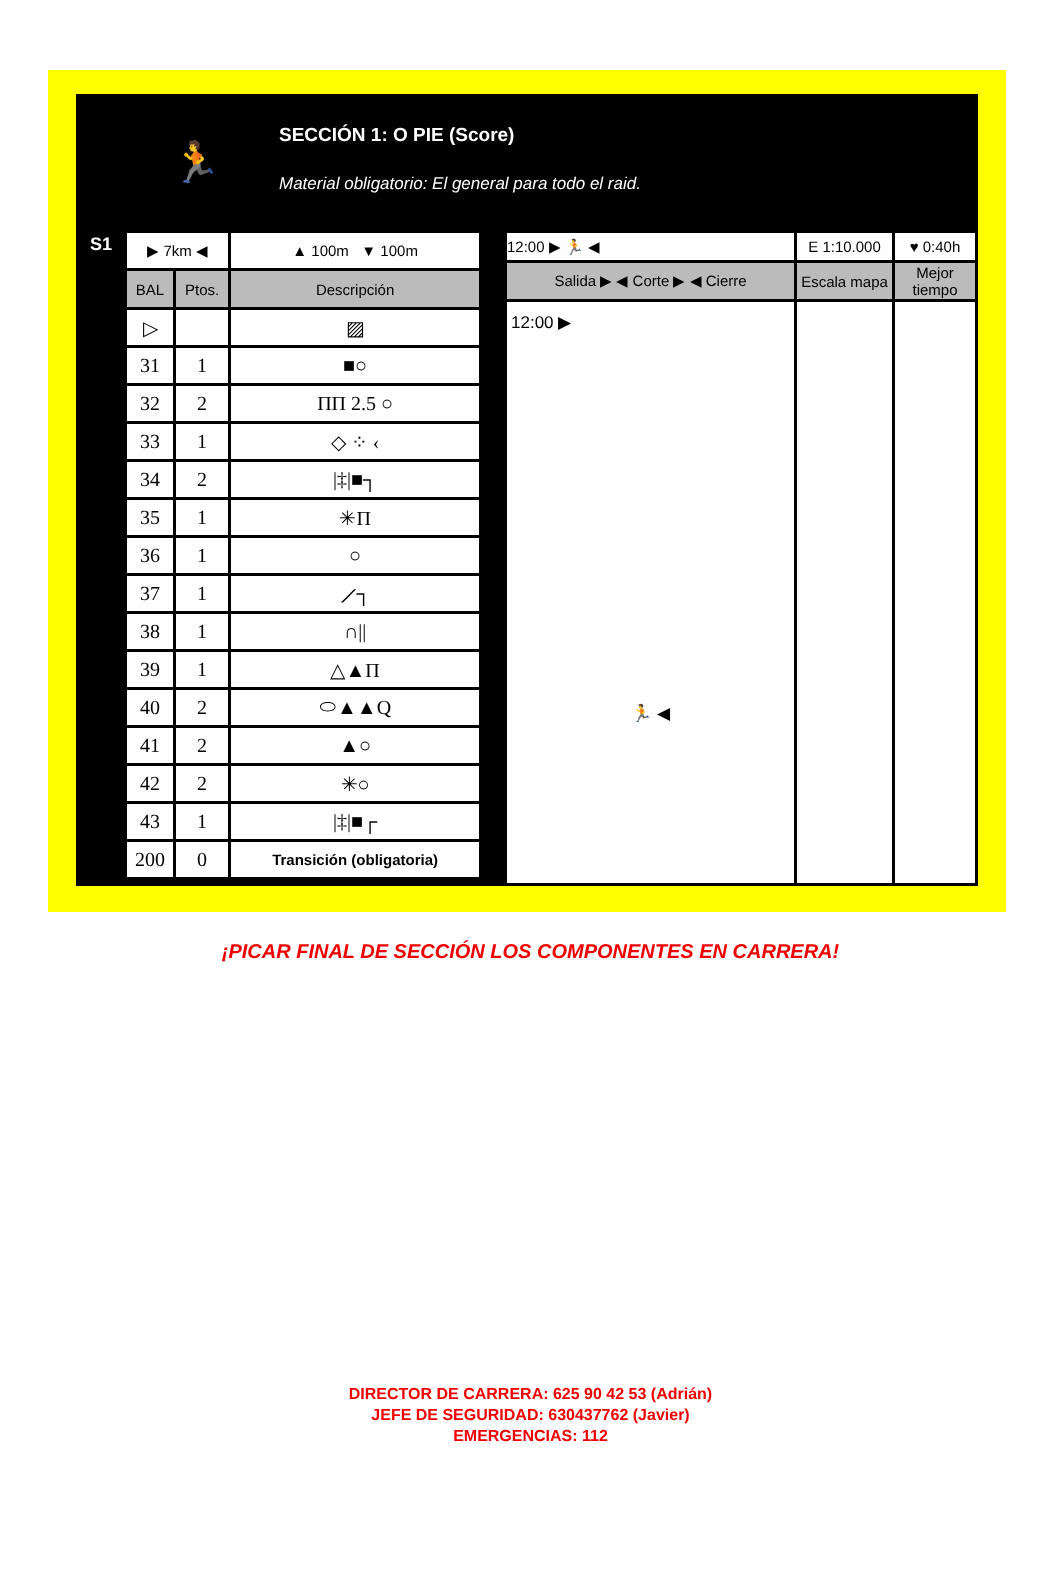🏃
SECCIÓN 1: O PIE (Score)
Material obligatorio: El general para todo el raid.
S1
| ▶ 7km ◀ | | ▲ 100m ▼ 100m |
| BAL | Ptos. | Descripción |
| ▷ | | ▨ |
| 31 | 1 | ■○ |
| 32 | 2 | ПП 2.5 ○ |
| 33 | 1 | ◇ ⁘ ‹ |
| 34 | 2 | /‡/■┐ |
| 35 | 1 | ✳Π |
| 36 | 1 | ○ |
| 37 | 1 | ⟋┐ |
| 38 | 1 | ∩// |
| 39 | 1 | △▲Π |
| 40 | 2 | ⬭▲▲Q |
| 41 | 2 | ▲○ |
| 42 | 2 | ✳○ |
| 43 | 1 | /‡/■┌ |
| 200 | 0 | Transición (obligatoria) |
| 12:00 ▶ 🏃 ◀ | E 1:10.000 | ♥ 0:40h |
| Salida ▶ ◀ Corte ▶ ◀ Cierre | Escala mapa | Mejor tiempo |
| 12:00 ▶ 🏃 ◀ | | |
¡PICAR FINAL DE SECCIÓN LOS COMPONENTES EN CARRERA!
DIRECTOR DE CARRERA: 625 90 42 53 (Adrián)
JEFE DE SEGURIDAD: 630437762 (Javier)
EMERGENCIAS: 112